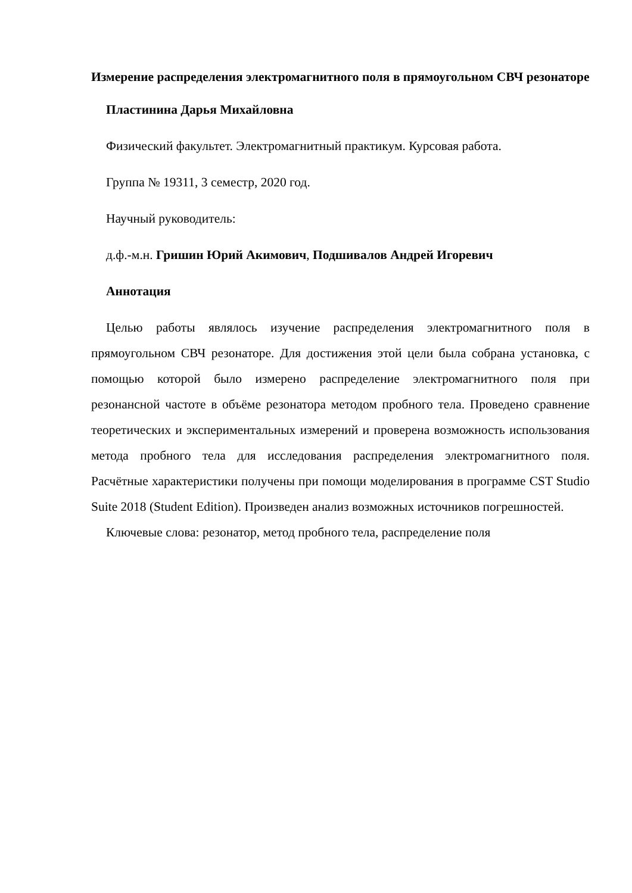Измерение распределения электромагнитного поля в прямоугольном СВЧ резонаторе
Пластинина Дарья Михайловна
Физический факультет. Электромагнитный практикум. Курсовая работа.
Группа № 19311, 3 семестр, 2020 год.
Научный руководитель:
д.ф.-м.н. Гришин Юрий Акимович, Подшивалов Андрей Игоревич
Аннотация
Целью работы являлось изучение распределения электромагнитного поля в прямоугольном СВЧ резонаторе. Для достижения этой цели была собрана установка, с помощью которой было измерено распределение электромагнитного поля при резонансной частоте в объёме резонатора методом пробного тела. Проведено сравнение теоретических и экспериментальных измерений и проверена возможность использования метода пробного тела для исследования распределения электромагнитного поля. Расчётные характеристики получены при помощи моделирования в программе CST Studio Suite 2018 (Student Edition). Произведен анализ возможных источников погрешностей.
Ключевые слова: резонатор, метод пробного тела, распределение поля